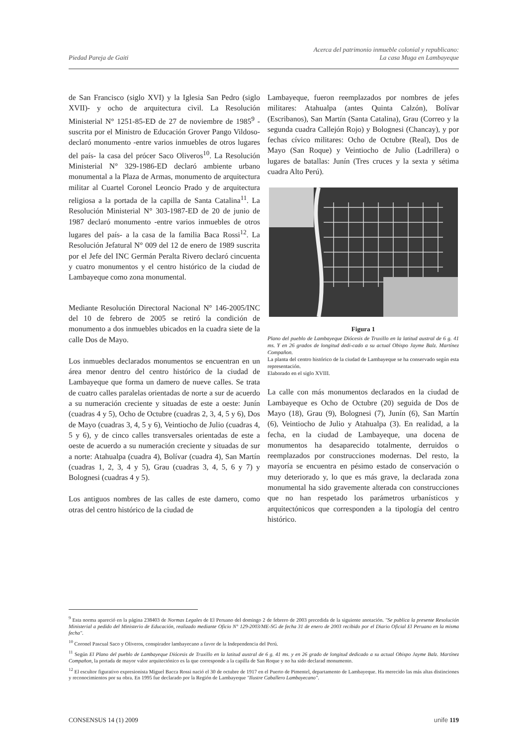Piedad Pareja de Gaiti
Acerca del patrimonio inmueble colonial y republicano:
La casa Muga en Lambayeque
de San Francisco (siglo XVI) y la Iglesia San Pedro (siglo XVII)- y ocho de arquitectura civil. La Resolución Ministerial N° 1251-85-ED de 27 de noviembre de 1985<sup>9</sup> -suscrita por el Ministro de Educación Grover Pango Vildoso- declaró monumento -entre varios inmuebles de otros lugares del país- la casa del prócer Saco Oliveros<sup>10</sup>. La Resolución Ministerial N° 329-1986-ED declaró ambiente urbano monumental a la Plaza de Armas, monumento de arquitectura militar al Cuartel Coronel Leoncio Prado y de arquitectura religiosa a la portada de la capilla de Santa Catalina<sup>11</sup>. La Resolución Ministerial N° 303-1987-ED de 20 de junio de 1987 declaró monumento -entre varios inmuebles de otros lugares del país- a la casa de la familia Baca Rossi<sup>12</sup>. La Resolución Jefatural N° 009 del 12 de enero de 1989 suscrita por el Jefe del INC Germán Peralta Rivero declaró cincuenta y cuatro monumentos y el centro histórico de la ciudad de Lambayeque como zona monumental.
Mediante Resolución Directoral Nacional N° 146-2005/INC del 10 de febrero de 2005 se retiró la condición de monumento a dos inmuebles ubicados en la cuadra siete de la calle Dos de Mayo.
Los inmuebles declarados monumentos se encuentran en un área menor dentro del centro histórico de la ciudad de Lambayeque que forma un damero de nueve calles. Se trata de cuatro calles paralelas orientadas de norte a sur de acuerdo a su numeración creciente y situadas de este a oeste: Junín (cuadras 4 y 5), Ocho de Octubre (cuadras 2, 3, 4, 5 y 6), Dos de Mayo (cuadras 3, 4, 5 y 6), Veintiocho de Julio (cuadras 4, 5 y 6), y de cinco calles transversales orientadas de este a oeste de acuerdo a su numeración creciente y situadas de sur a norte: Atahualpa (cuadra 4), Bolívar (cuadra 4), San Martín (cuadras 1, 2, 3, 4 y 5), Grau (cuadras 3, 4, 5, 6 y 7) y Bolognesi (cuadras 4 y 5).
Los antiguos nombres de las calles de este damero, como otras del centro histórico de la ciudad de
Lambayeque, fueron reemplazados por nombres de jefes militares: Atahualpa (antes Quinta Calzón), Bolívar (Escribanos), San Martín (Santa Catalina), Grau (Correo y la segunda cuadra Callejón Rojo) y Bolognesi (Chancay), y por fechas cívico militares: Ocho de Octubre (Real), Dos de Mayo (San Roque) y Veintiocho de Julio (Ladrillera) o lugares de batallas: Junín (Tres cruces y la sexta y sétima cuadra Alto Perú).
Figura 1
Plano del pueblo de Lambayeque Diócesis de Truxillo en la latitud austral de 6 g. 41 ms. Y en 26 grados de longitud dedi-cado a su actual Obispo Jayme Balz. Martínez Compañon.
La planta del centro histórico de la ciudad de Lambayeque se ha conservado según esta representación.
Elaborado en el siglo XVIII.
La calle con más monumentos declarados en la ciudad de Lambayeque es Ocho de Octubre (20) seguida de Dos de Mayo (18), Grau (9), Bolognesi (7), Junín (6), San Martín (6), Veintiocho de Julio y Atahualpa (3). En realidad, a la fecha, en la ciudad de Lambayeque, una docena de monumentos ha desaparecido totalmente, derruidos o reemplazados por construcciones modernas. Del resto, la mayoría se encuentra en pésimo estado de conservación o muy deteriorado y, lo que es más grave, la declarada zona monumental ha sido gravemente alterada con construcciones que no han respetado los parámetros urbanísticos y arquitectónicos que corresponden a la tipología del centro histórico.
<sup>9</sup> Esta norma apareció en la página 238403 de Normas Legales de El Peruano del domingo 2 de febrero de 2003 precedida de la siguiente anotación. "Se publica la presente Resolución Ministerial a pedido del Ministerio de Educación, realizado mediante Oficio N° 129-2003/ME-SG de fecha 31 de enero de 2003 recibido por el Diario Oficial El Peruano en la misma fecha".
<sup>10</sup> Coronel Pascual Saco y Oliveros, conspirador lambayecano a favor de la Independencia del Perú.
<sup>11</sup> Según El Plano del pueblo de Lambayeque Diócesis de Truxillo en la latitud austral de 6 g. 41 ms. y en 26 grado de longitud dedicado a su actual Obispo Jayme Balz. Martínez Compañon, la portada de mayor valor arquitectónico es la que corresponde a la capilla de San Roque y no ha sido declarad monumento.
<sup>12</sup> El escultor figurativo expresionista Miguel Bacca Rossi nació el 30 de octubre de 1917 en el Puerto de Pimentel, departamento de Lambayeque. Ha merecido las más altas distinciones y reconocimientos por su obra. En 1995 fue declarado por la Región de Lambayeque "Ilustre Caballero Lambayecano".
CONSENSUS 14 (1) 2009 unife 119